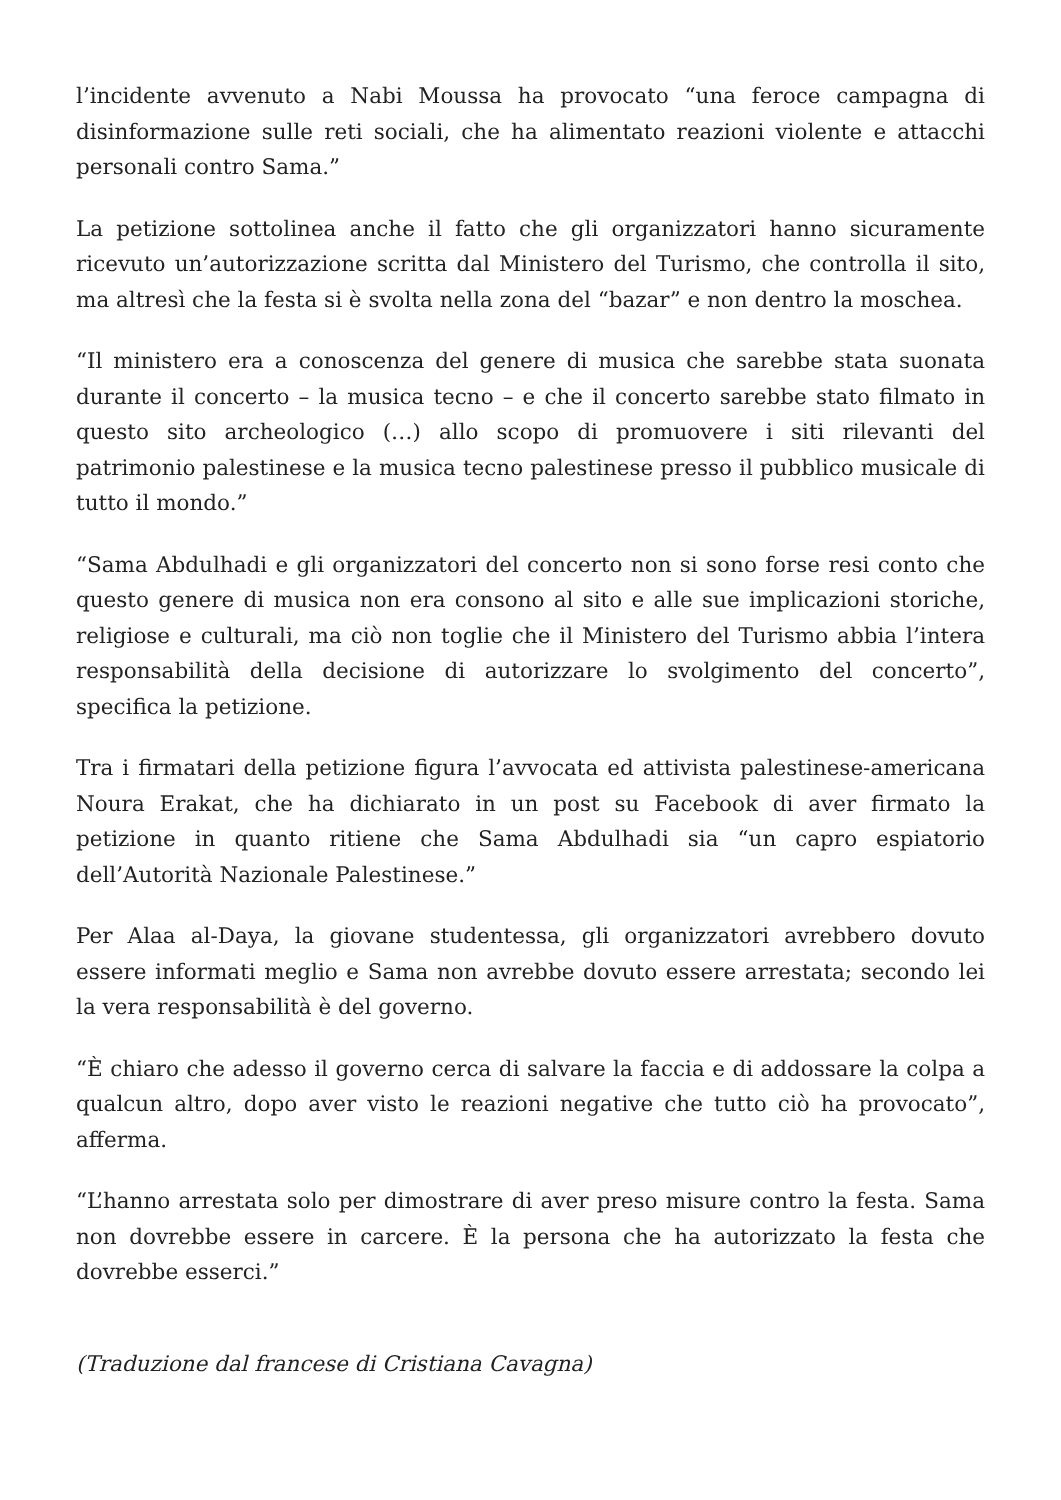l’incidente avvenuto a Nabi Moussa ha provocato “una feroce campagna di disinformazione sulle reti sociali, che ha alimentato reazioni violente e attacchi personali contro Sama.”
La petizione sottolinea anche il fatto che gli organizzatori hanno sicuramente ricevuto un’autorizzazione scritta dal Ministero del Turismo, che controlla il sito, ma altresì che la festa si è svolta nella zona del “bazar” e non dentro la moschea.
“Il ministero era a conoscenza del genere di musica che sarebbe stata suonata durante il concerto – la musica tecno – e che il concerto sarebbe stato filmato in questo sito archeologico (…) allo scopo di promuovere i siti rilevanti del patrimonio palestinese e la musica tecno palestinese presso il pubblico musicale di tutto il mondo.”
“Sama Abdulhadi e gli organizzatori del concerto non si sono forse resi conto che questo genere di musica non era consono al sito e alle sue implicazioni storiche, religiose e culturali, ma ciò non toglie che il Ministero del Turismo abbia l’intera responsabilità della decisione di autorizzare lo svolgimento del concerto”, specifica la petizione.
Tra i firmatari della petizione figura l’avvocata ed attivista palestinese-americana Noura Erakat, che ha dichiarato in un post su Facebook di aver firmato la petizione in quanto ritiene che Sama Abdulhadi sia “un capro espiatorio dell’Autorità Nazionale Palestinese.”
Per Alaa al-Daya, la giovane studentessa, gli organizzatori avrebbero dovuto essere informati meglio e Sama non avrebbe dovuto essere arrestata; secondo lei la vera responsabilità è del governo.
“È chiaro che adesso il governo cerca di salvare la faccia e di addossare la colpa a qualcun altro, dopo aver visto le reazioni negative che tutto ciò ha provocato”, afferma.
“L’hanno arrestata solo per dimostrare di aver preso misure contro la festa. Sama non dovrebbe essere in carcere. È la persona che ha autorizzato la festa che dovrebbe esserci.”
(Traduzione dal francese di Cristiana Cavagna)